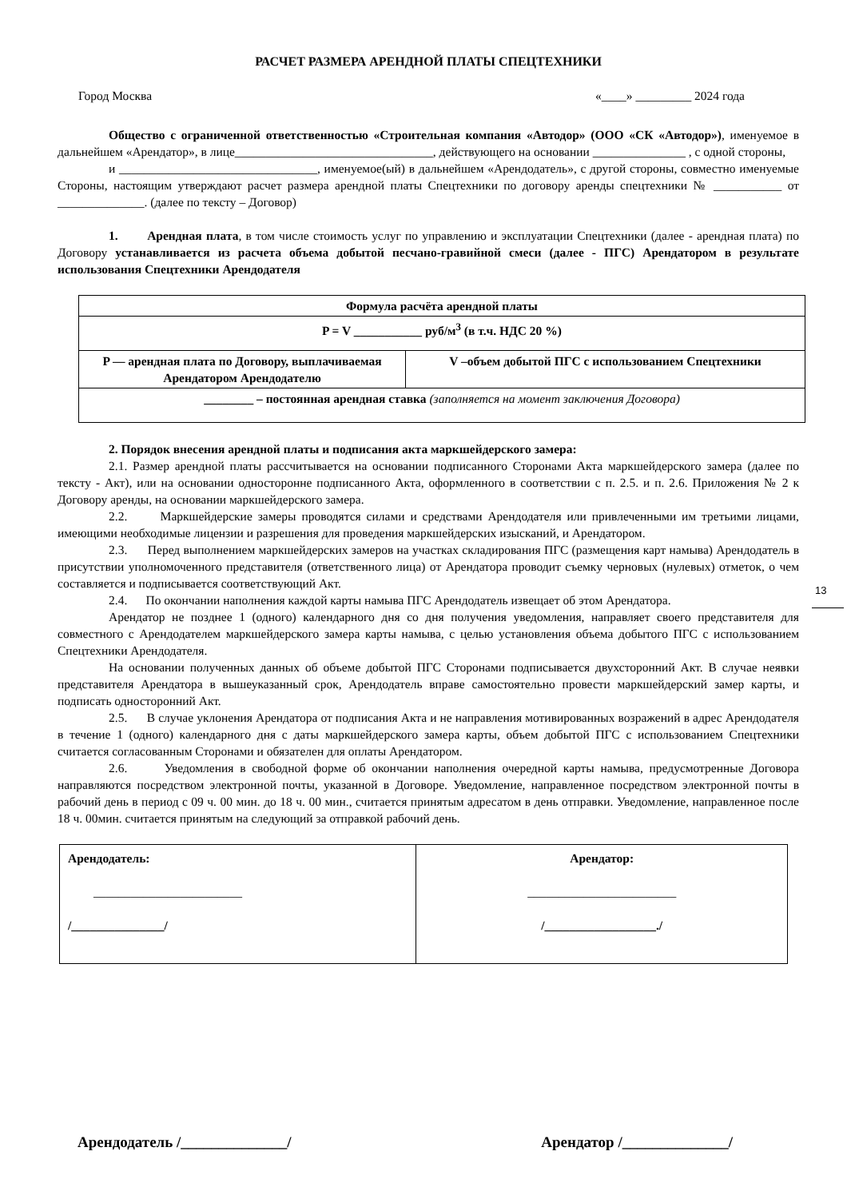РАСЧЕТ РАЗМЕРА АРЕНДНОЙ ПЛАТЫ СПЕЦТЕХНИКИ
Город Москва «____» _________ 2024 года
Общество с ограниченной ответственностью «Строительная компания «Автодор» (ООО «СК «Автодор»), именуемое в дальнейшем «Арендатор», в лице________________________________, действующего на основании _______________ , с одной стороны,
и ________________________________, именуемое(ый) в дальнейшем «Арендодатель», с другой стороны, совместно именуемые Стороны, настоящим утверждают расчет размера арендной платы Спецтехники по договору аренды спецтехники № ___________ от ______________. (далее по тексту – Договор)
1. Арендная плата, в том числе стоимость услуг по управлению и эксплуатации Спецтехники (далее - арендная плата) по Договору устанавливается из расчета объема добытой песчано-гравийной смеси (далее - ПГС) Арендатором в результате использования Спецтехники Арендодателя
| Формула расчёта арендной платы | |
| P = V ___________ руб/м<sup>3</sup> (в т.ч. НДС 20 %) | |
| P — арендная плата по Договору, выплачиваемая Арендатором Арендодателю | V –объем добытой ПГС с использованием Спецтехники |
| ________ – постоянная арендная ставка (заполняется на момент заключения Договора) | |
2. Порядок внесения арендной платы и подписания акта маркшейдерского замера:
2.1. Размер арендной платы рассчитывается на основании подписанного Сторонами Акта маркшейдерского замера (далее по тексту - Акт), или на основании односторонне подписанного Акта, оформленного в соответствии с п. 2.5. и п. 2.6. Приложения № 2 к Договору аренды, на основании маркшейдерского замера.
2.2. Маркшейдерские замеры проводятся силами и средствами Арендодателя или привлеченными им третьими лицами, имеющими необходимые лицензии и разрешения для проведения маркшейдерских изысканий, и Арендатором.
2.3. Перед выполнением маркшейдерских замеров на участках складирования ПГС (размещения карт намыва) Арендодатель в присутствии уполномоченного представителя (ответственного лица) от Арендатора проводит съемку черновых (нулевых) отметок, о чем составляется и подписывается соответствующий Акт.
2.4. По окончании наполнения каждой карты намыва ПГС Арендодатель извещает об этом Арендатора.
Арендатор не позднее 1 (одного) календарного дня со дня получения уведомления, направляет своего представителя для совместного с Арендодателем маркшейдерского замера карты намыва, с целью установления объема добытого ПГС с использованием Спецтехники Арендодателя.
На основании полученных данных об объеме добытой ПГС Сторонами подписывается двухсторонний Акт. В случае неявки представителя Арендатора в вышеуказанный срок, Арендодатель вправе самостоятельно провести маркшейдерский замер карты, и подписать односторонний Акт.
2.5. В случае уклонения Арендатора от подписания Акта и не направления мотивированных возражений в адрес Арендодателя в течение 1 (одного) календарного дня с даты маркшейдерского замера карты, объем добытой ПГС с использованием Спецтехники считается согласованным Сторонами и обязателен для оплаты Арендатором.
2.6. Уведомления в свободной форме об окончании наполнения очередной карты намыва, предусмотренные Договора направляются посредством электронной почты, указанной в Договоре. Уведомление, направленное посредством электронной почты в рабочий день в период с 09 ч. 00 мин. до 18 ч. 00 мин., считается принятым адресатом в день отправки. Уведомление, направленное после 18 ч. 00мин. считается принятым на следующий за отправкой рабочий день.
| Арендодатель: ________________________ /_______________/ | Арендатор: ________________________ /__________________./ |
13
Арендодатель /______________/ Арендатор /______________/